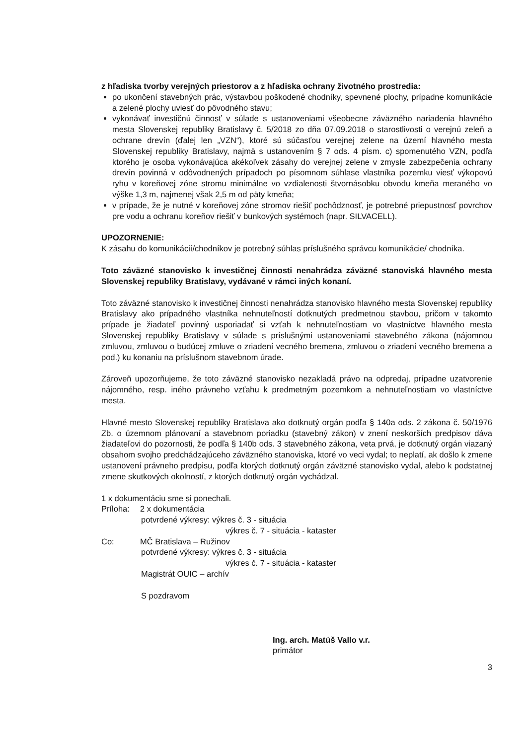z hľadiska tvorby verejných priestorov a z hľadiska ochrany životného prostredia:
po ukončení stavebných prác, výstavbou poškodené chodníky, spevnené plochy, prípadne komunikácie a zelené plochy uviesť do pôvodného stavu;
vykonávať investičnú činnosť v súlade s ustanoveniami všeobecne záväzného nariadenia hlavného mesta Slovenskej republiky Bratislavy č. 5/2018 zo dňa 07.09.2018 o starostlivosti o verejnú zeleň a ochrane drevín (ďalej len „VZN“), ktoré sú súčasťou verejnej zelene na území hlavného mesta Slovenskej republiky Bratislavy, najmä s ustanovením § 7 ods. 4 písm. c) spomenutého VZN, podľa ktorého je osoba vykonávajúca akékoľvek zásahy do verejnej zelene v zmysle zabezpečenia ochrany drevín povinná v odôvodnených prípadoch po písomnom súhlase vlastníka pozemku viesť výkopovú ryhu v koreňovej zóne stromu minimálne vo vzdialenosti štvornásobku obvodu kmeňa meraného vo výške 1,3 m, najmenej však 2,5 m od päty kmeňa;
v prípade, že je nutné v koreňovej zóne stromov riešiť pochôdznosť, je potrebné priepustnosť povrchov pre vodu a ochranu koreňov riešiť v bunkových systémoch (napr. SILVACELL).
UPOZORNENIE:
K zásahu do komunikácií/chodníkov je potrebný súhlas príslušného správcu komunikácie/ chodníka.
Toto záväzné stanovisko k investičnej činnosti nenahrádza záväzné stanoviská hlavného mesta Slovenskej republiky Bratislavy, vydávané v rámci iných konaní.
Toto záväzné stanovisko k investičnej činnosti nenahrádza stanovisko hlavného mesta Slovenskej republiky Bratislavy ako prípadného vlastníka nehnuteľností dotknutých predmetnou stavbou, pričom v takomto prípade je žiadateľ povinný usporiadať si vzťah k nehnuteľnostiam vo vlastníctve hlavného mesta Slovenskej republiky Bratislavy v súlade s príslušnými ustanoveniami stavebného zákona (nájomnou zmluvou, zmluvou o budúcej zmluve o zriadení vecného bremena, zmluvou o zriadení vecného bremena a pod.) ku konaniu na príslušnom stavebnom úrade.
Zároveň upozorňujeme, že toto záväzné stanovisko nezakladá právo na odpredaj, prípadne uzatvorenie nájomného, resp. iného právneho vzťahu k predmetným pozemkom a nehnuteľnostiam vo vlastníctve mesta.
Hlavné mesto Slovenskej republiky Bratislava ako dotknutý orgán podľa § 140a ods. 2 zákona č. 50/1976 Zb. o územnom plánovaní a stavebnom poriadku (stavebný zákon) v znení neskorších predpisov dáva žiadateľovi do pozornosti, že podľa § 140b ods. 3 stavebného zákona, veta prvá, je dotknutý orgán viazaný obsahom svojho predchádzajúceho záväzného stanoviska, ktoré vo veci vydal; to neplatí, ak došlo k zmene ustanovení právneho predpisu, podľa ktorých dotknutý orgán záväzné stanovisko vydal, alebo k podstatnej zmene skutkových okolností, z ktorých dotknutý orgán vychádzal.
1 x dokumentáciu sme si ponechali.
Príloha: 2 x dokumentácia
potvrdené výkresy: výkres č. 3 - situácia
výkres č. 7 - situácia - kataster
Co: MČ Bratislava – Ružinov
potvrdené výkresy: výkres č. 3 - situácia
výkres č. 7 - situácia - kataster
Magistrát OUIC – archív
S pozdravom
Ing. arch. Matúš Vallo v.r.
primátor
3